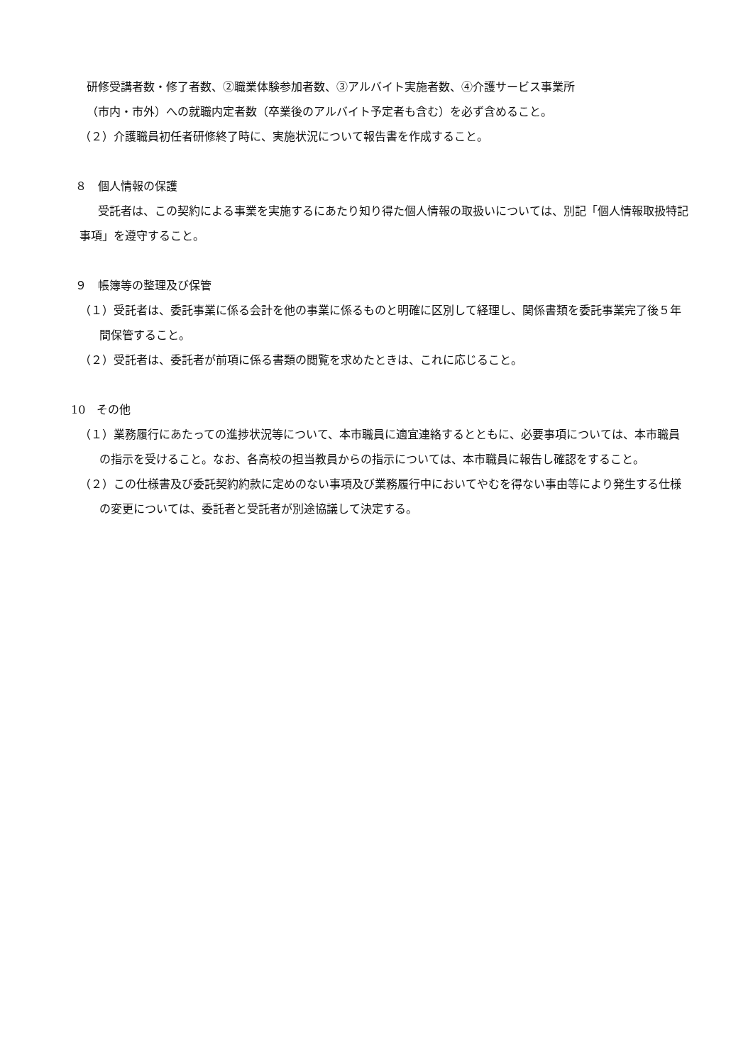研修受講者数・修了者数、②職業体験参加者数、③アルバイト実施者数、④介護サービス事業所
（市内・市外）への就職内定者数（卒業後のアルバイト予定者も含む）を必ず含めること。
（２）介護職員初任者研修終了時に、実施状況について報告書を作成すること。
８　個人情報の保護
受託者は、この契約による事業を実施するにあたり知り得た個人情報の取扱いについては、別記「個人情報取扱特記事項」を遵守すること。
９　帳簿等の整理及び保管
（１）受託者は、委託事業に係る会計を他の事業に係るものと明確に区別して経理し、関係書類を委託事業完了後５年間保管すること。
（２）受託者は、委託者が前項に係る書類の閲覧を求めたときは、これに応じること。
10　その他
（１）業務履行にあたっての進捗状況等について、本市職員に適宜連絡するとともに、必要事項については、本市職員の指示を受けること。なお、各高校の担当教員からの指示については、本市職員に報告し確認をすること。
（２）この仕様書及び委託契約約款に定めのない事項及び業務履行中においてやむを得ない事由等により発生する仕様の変更については、委託者と受託者が別途協議して決定する。